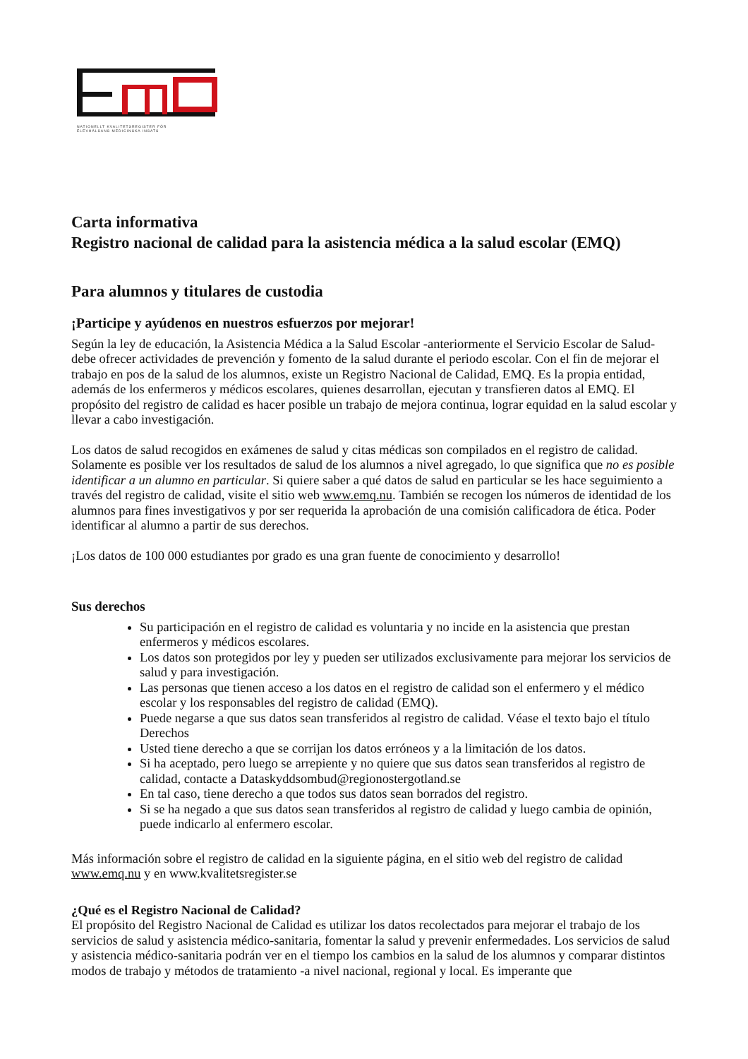NATIONELLT KVALITETSREGISTER FÖR
ELEVHÄLSANS MEDICINSKA INSATS
Carta informativa
Registro nacional de calidad para la asistencia médica a la salud escolar (EMQ)
Para alumnos y titulares de custodia
¡Participe y ayúdenos en nuestros esfuerzos por mejorar!
Según la ley de educación, la Asistencia Médica a la Salud Escolar -anteriormente el Servicio Escolar de Salud- debe ofrecer actividades de prevención y fomento de la salud durante el periodo escolar. Con el fin de mejorar el trabajo en pos de la salud de los alumnos, existe un Registro Nacional de Calidad, EMQ. Es la propia entidad, además de los enfermeros y médicos escolares, quienes desarrollan, ejecutan y transfieren datos al EMQ. El propósito del registro de calidad es hacer posible un trabajo de mejora continua, lograr equidad en la salud escolar y llevar a cabo investigación.
Los datos de salud recogidos en exámenes de salud y citas médicas son compilados en el registro de calidad. Solamente es posible ver los resultados de salud de los alumnos a nivel agregado, lo que significa que no es posible identificar a un alumno en particular. Si quiere saber a qué datos de salud en particular se les hace seguimiento a través del registro de calidad, visite el sitio web www.emq.nu. También se recogen los números de identidad de los alumnos para fines investigativos y por ser requerida la aprobación de una comisión calificadora de ética. Poder identificar al alumno a partir de sus derechos.
¡Los datos de 100 000 estudiantes por grado es una gran fuente de conocimiento y desarrollo!
Sus derechos
Su participación en el registro de calidad es voluntaria y no incide en la asistencia que prestan enfermeros y médicos escolares.
Los datos son protegidos por ley y pueden ser utilizados exclusivamente para mejorar los servicios de salud y para investigación.
Las personas que tienen acceso a los datos en el registro de calidad son el enfermero y el médico escolar y los responsables del registro de calidad (EMQ).
Puede negarse a que sus datos sean transferidos al registro de calidad. Véase el texto bajo el título Derechos
Usted tiene derecho a que se corrijan los datos erróneos y a la limitación de los datos.
Si ha aceptado, pero luego se arrepiente y no quiere que sus datos sean transferidos al registro de calidad, contacte a Dataskyddsombud@regionostergotland.se
En tal caso, tiene derecho a que todos sus datos sean borrados del registro.
Si se ha negado a que sus datos sean transferidos al registro de calidad y luego cambia de opinión, puede indicarlo al enfermero escolar.
Más información sobre el registro de calidad en la siguiente página, en el sitio web del registro de calidad www.emq.nu y en www.kvalitetsregister.se
¿Qué es el Registro Nacional de Calidad?
El propósito del Registro Nacional de Calidad es utilizar los datos recolectados para mejorar el trabajo de los servicios de salud y asistencia médico-sanitaria, fomentar la salud y prevenir enfermedades. Los servicios de salud y asistencia médico-sanitaria podrán ver en el tiempo los cambios en la salud de los alumnos y comparar distintos modos de trabajo y métodos de tratamiento -a nivel nacional, regional y local. Es imperante que